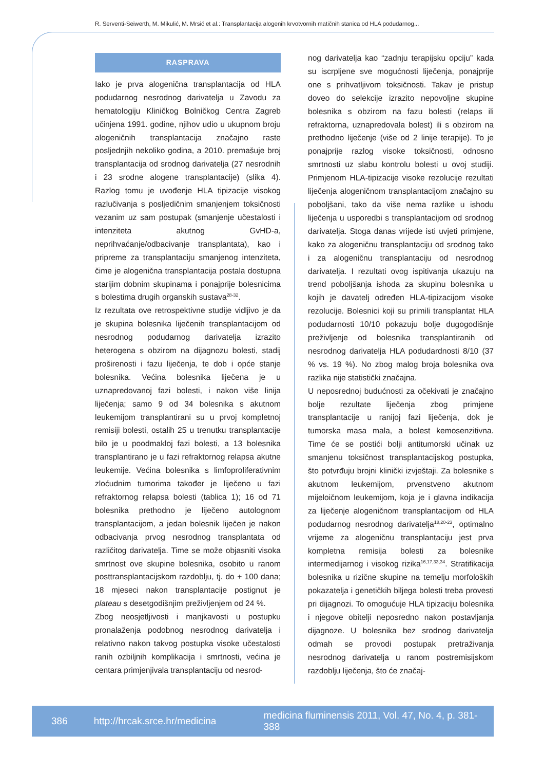R. Serventi-Seiwerth, M. Mikulić, M. Mrsić et al.: Transplantacija alogenih krvotvornih matičnih stanica od HLA podudarnog...
RASPRAVA
Iako je prva alogenična transplantacija od HLA podudarnog nesrodnog darivatelja u Zavodu za hematologiju Kliničkog Bolničkog Centra Zagreb učinjena 1991. godine, njihov udio u ukupnom broju alogeničnih transplantacija značajno raste posljednjih nekoliko godina, a 2010. premašuje broj transplantacija od srodnog darivatelja (27 nesrodnih i 23 srodne alogene transplantacije) (slika 4). Razlog tomu je uvođenje HLA tipizacije visokog razlučivanja s posljedičnim smanjenjem toksičnosti vezanim uz sam postupak (smanjenje učestalosti i intenziteta akutnog GvHD-a, neprihvaćanje/odbacivanje transplantata), kao i pripreme za transplantaciju smanjenog intenziteta, čime je alogenična transplantacija postala dostupna starijim dobnim skupinama i ponajprije bolesnicima s bolestima drugih organskih sustava<sup>28-32</sup>.
Iz rezultata ove retrospektivne studije vidljivo je da je skupina bolesnika liječenih transplantacijom od nesrodnog podudarnog darivatelja izrazito heterogena s obzirom na dijagnozu bolesti, stadij proširenosti i fazu liječenja, te dob i opće stanje bolesnika. Većina bolesnika liječena je u uznapredovanoj fazi bolesti, i nakon više linija liječenja; samo 9 od 34 bolesnika s akutnom leukemijom transplantirani su u prvoj kompletnoj remisiji bolesti, ostalih 25 u trenutku transplantacije bilo je u poodmakloj fazi bolesti, a 13 bolesnika transplantirano je u fazi refraktornog relapsa akutne leukemije. Većina bolesnika s limfoproliferativnim zloćudnim tumorima također je liječeno u fazi refraktornog relapsa bolesti (tablica 1); 16 od 71 bolesnika prethodno je liječeno autolognom transplantacijom, a jedan bolesnik liječen je nakon odbacivanja prvog nesrodnog transplantata od različitog darivatelja. Time se može objasniti visoka smrtnost ove skupine bolesnika, osobito u ranom posttransplantacijskom razdoblju, tj. do + 100 dana; 18 mjeseci nakon transplantacije postignut je plateau s desetgodišnjim preživljenjem od 24 %.
Zbog neosjetljivosti i manjkavosti u postupku pronalaženja podobnog nesrodnog darivatelja i relativno nakon takvog postupka visoke učestalosti ranih ozbiljnih komplikacija i smrtnosti, većina je centara primjenjivala transplantaciju od nesrod-
nog darivatelja kao “zadnju terapijsku opciju” kada su iscrpljene sve mogućnosti liječenja, ponajprije one s prihvatljivom toksičnosti. Takav je pristup doveo do selekcije izrazito nepovoljne skupine bolesnika s obzirom na fazu bolesti (relaps ili refraktorna, uznapredovala bolest) ili s obzirom na prethodno liječenje (više od 2 linije terapije). To je ponajprije razlog visoke toksičnosti, odnosno smrtnosti uz slabu kontrolu bolesti u ovoj studiji. Primjenom HLA-tipizacije visoke rezolucije rezultati liječenja alogeničnom transplantacijom značajno su poboljšani, tako da više nema razlike u ishodu liječenja u usporedbi s transplantacijom od srodnog darivatelja. Stoga danas vrijede isti uvjeti primjene, kako za alogeničnu transplantaciju od srodnog tako i za alogeničnu transplantaciju od nesrodnog darivatelja. I rezultati ovog ispitivanja ukazuju na trend poboljšanja ishoda za skupinu bolesnika u kojih je davatelj određen HLA-tipizacijom visoke rezolucije. Bolesnici koji su primili transplantat HLA podudarnosti 10/10 pokazuju bolje dugogodišnje preživljenje od bolesnika transplantiranih od nesrodnog darivatelja HLA podudardnosti 8/10 (37 % vs. 19 %). No zbog malog broja bolesnika ova razlika nije statistički značajna.
U neposrednoj budućnosti za očekivati je značajno bolje rezultate liječenja zbog primjene transplantacije u ranijoj fazi liječenja, dok je tumorska masa mala, a bolest kemosenzitivna. Time će se postići bolji antitumorski učinak uz smanjenu toksičnost transplantacijskog postupka, što potvrđuju brojni klinički izvještaji. Za bolesnike s akutnom leukemijom, prvenstveno akutnom mijeloičnom leukemijom, koja je i glavna indikacija za liječenje alogeničnom transplantacijom od HLA podudarnog nesrodnog darivatelja<sup>18,20-23</sup>, optimalno vrijeme za alogeničnu transplantaciju jest prva kompletna remisija bolesti za bolesnike intermedijarnog i visokog rizika<sup>16,17,33,34</sup>. Stratifikacija bolesnika u rizične skupine na temelju morfoloških pokazatelja i genetičkih biljega bolesti treba provesti pri dijagnozi. To omogućuje HLA tipizaciju bolesnika i njegove obitelji neposredno nakon postavljanja dijagnoze. U bolesnika bez srodnog darivatelja odmah se provodi postupak pretraživanja nesrodnog darivatelja u ranom postremisijskom razdoblju liječenja, što će značaj-
386 http://hrcak.srce.hr/medicina medicina fluminensis 2011, Vol. 47, No. 4, p. 381-388